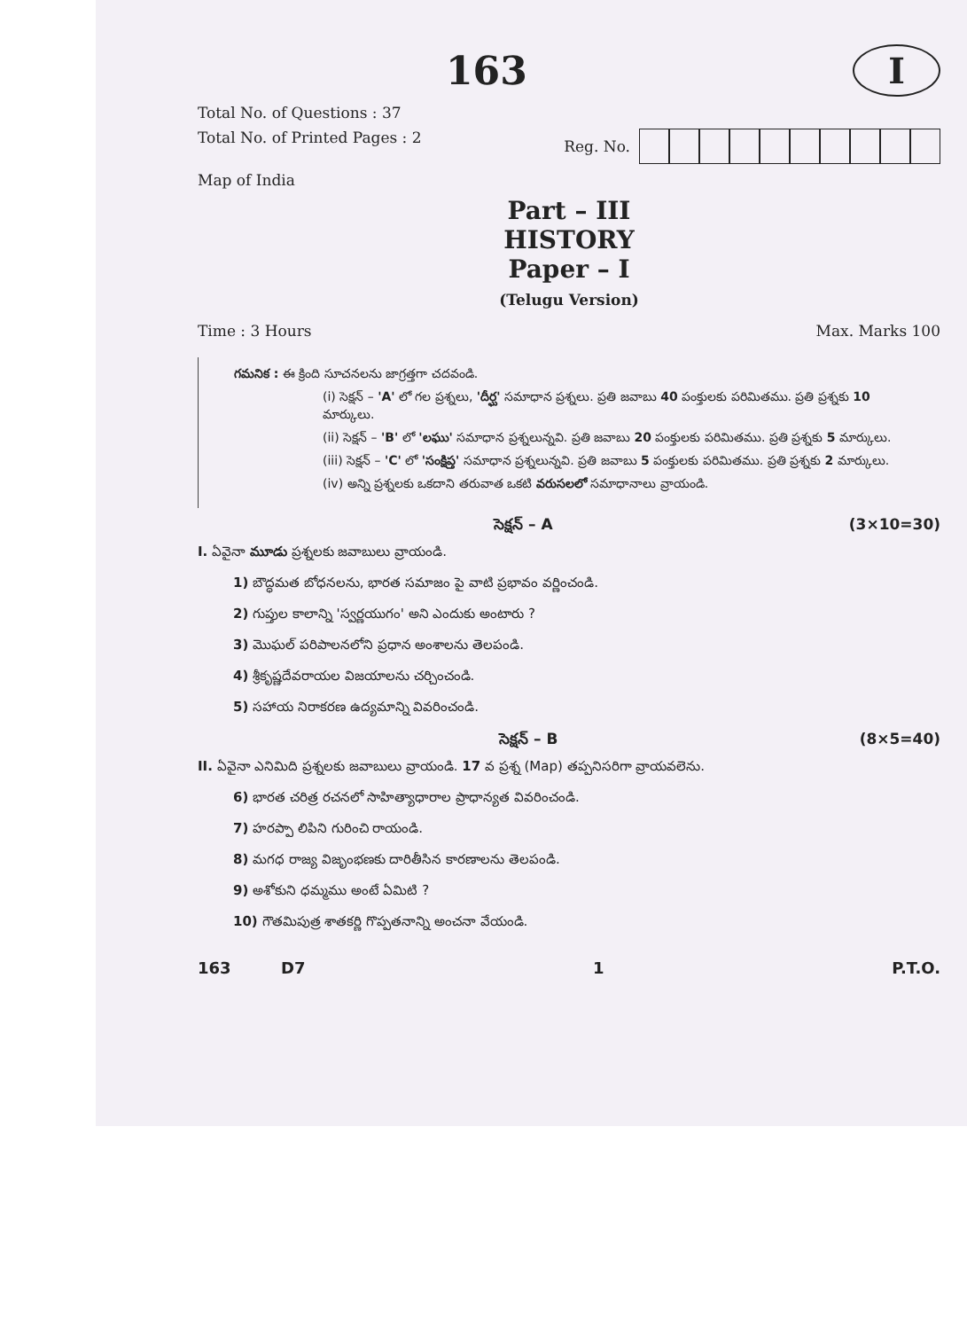163
I
Total No. of Questions : 37
Total No. of Printed Pages : 2 Reg. No.
Map of India
Part – III
HISTORY
Paper – I
(Telugu Version)
Time : 3 Hours Max. Marks 100
గమనిక : ఈ క్రింది సూచనలను జాగ్రత్తగా చదవండి.
(i) సెక్షన్ – 'A' లో గల ప్రశ్నలు, 'దీర్ఘ' సమాధాన ప్రశ్నలు. ప్రతి జవాబు 40 పంక్తులకు పరిమితము. ప్రతి ప్రశ్నకు 10 మార్కులు.
(ii) సెక్షన్ – 'B' లో 'లఘు' సమాధాన ప్రశ్నలున్నవి. ప్రతి జవాబు 20 పంక్తులకు పరిమితము. ప్రతి ప్రశ్నకు 5 మార్కులు.
(iii) సెక్షన్ – 'C' లో 'సంక్షిప్త' సమాధాన ప్రశ్నలున్నవి. ప్రతి జవాబు 5 పంక్తులకు పరిమితము. ప్రతి ప్రశ్నకు 2 మార్కులు.
(iv) అన్ని ప్రశ్నలకు ఒకదాని తరువాత ఒకటి వరుసలలో సమాధానాలు వ్రాయండి.
సెక్షన్ – A (3×10=30)
I. ఏవైనా మూడు ప్రశ్నలకు జవాబులు వ్రాయండి.
1) బౌద్ధమత బోధనలను, భారత సమాజం పై వాటి ప్రభావం వర్ణించండి.
2) గుప్తుల కాలాన్ని 'స్వర్ణయుగం' అని ఎందుకు అంటారు ?
3) మొఘల్ పరిపాలనలోని ప్రధాన అంశాలను తెలపండి.
4) శ్రీకృష్ణదేవరాయల విజయాలను చర్చించండి.
5) సహాయ నిరాకరణ ఉద్యమాన్ని వివరించండి.
సెక్షన్ – B (8×5=40)
II. ఏవైనా ఎనిమిది ప్రశ్నలకు జవాబులు వ్రాయండి. 17 వ ప్రశ్న (Map) తప్పనిసరిగా వ్రాయవలెను.
6) భారత చరిత్ర రచనలో సాహిత్యాధారాల ప్రాధాన్యత వివరించండి.
7) హరప్పా లిపిని గురించి రాయండి.
8) మగధ రాజ్య విజృంభణకు దారితీసిన కారణాలను తెలపండి.
9) అశోకుని ధమ్మము అంటే ఏమిటి ?
10) గౌతమిపుత్ర శాతకర్ణి గొప్పతనాన్ని అంచనా వేయండి.
163 D7 1 P.T.O.